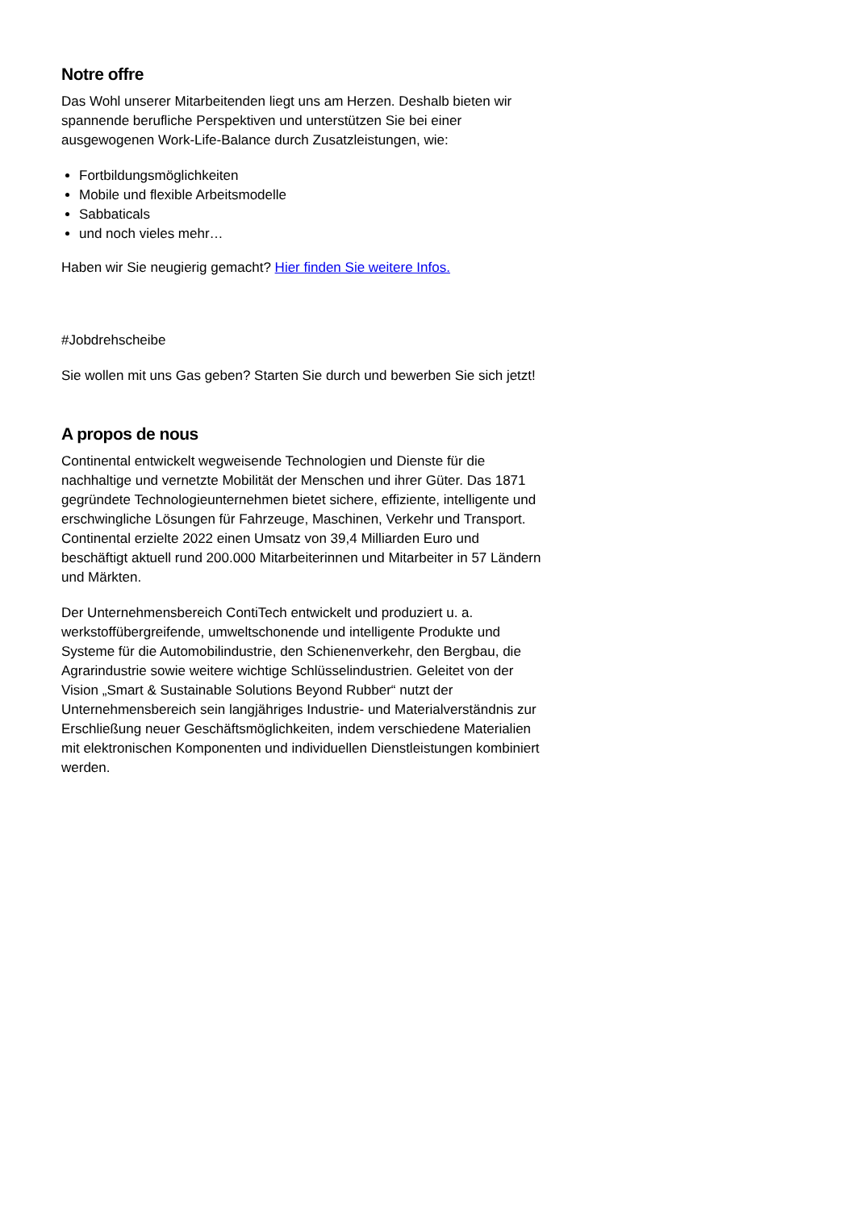Notre offre
Das Wohl unserer Mitarbeitenden liegt uns am Herzen. Deshalb bieten wir spannende berufliche Perspektiven und unterstützen Sie bei einer ausgewogenen Work-Life-Balance durch Zusatzleistungen, wie:
Fortbildungsmöglichkeiten
Mobile und flexible Arbeitsmodelle
Sabbaticals
und noch vieles mehr…
Haben wir Sie neugierig gemacht? Hier finden Sie weitere Infos.
#Jobdrehscheibe
Sie wollen mit uns Gas geben? Starten Sie durch und bewerben Sie sich jetzt!
A propos de nous
Continental entwickelt wegweisende Technologien und Dienste für die nachhaltige und vernetzte Mobilität der Menschen und ihrer Güter. Das 1871 gegründete Technologieunternehmen bietet sichere, effiziente, intelligente und erschwingliche Lösungen für Fahrzeuge, Maschinen, Verkehr und Transport. Continental erzielte 2022 einen Umsatz von 39,4 Milliarden Euro und beschäftigt aktuell rund 200.000 Mitarbeiterinnen und Mitarbeiter in 57 Ländern und Märkten.
Der Unternehmensbereich ContiTech entwickelt und produziert u. a. werkstoffübergreifende, umweltschonende und intelligente Produkte und Systeme für die Automobilindustrie, den Schienenverkehr, den Bergbau, die Agrarindustrie sowie weitere wichtige Schlüsselindustrien. Geleitet von der Vision „Smart & Sustainable Solutions Beyond Rubber“ nutzt der Unternehmensbereich sein langjähriges Industrie- und Materialverständnis zur Erschließung neuer Geschäftsmöglichkeiten, indem verschiedene Materialien mit elektronischen Komponenten und individuellen Dienstleistungen kombiniert werden.